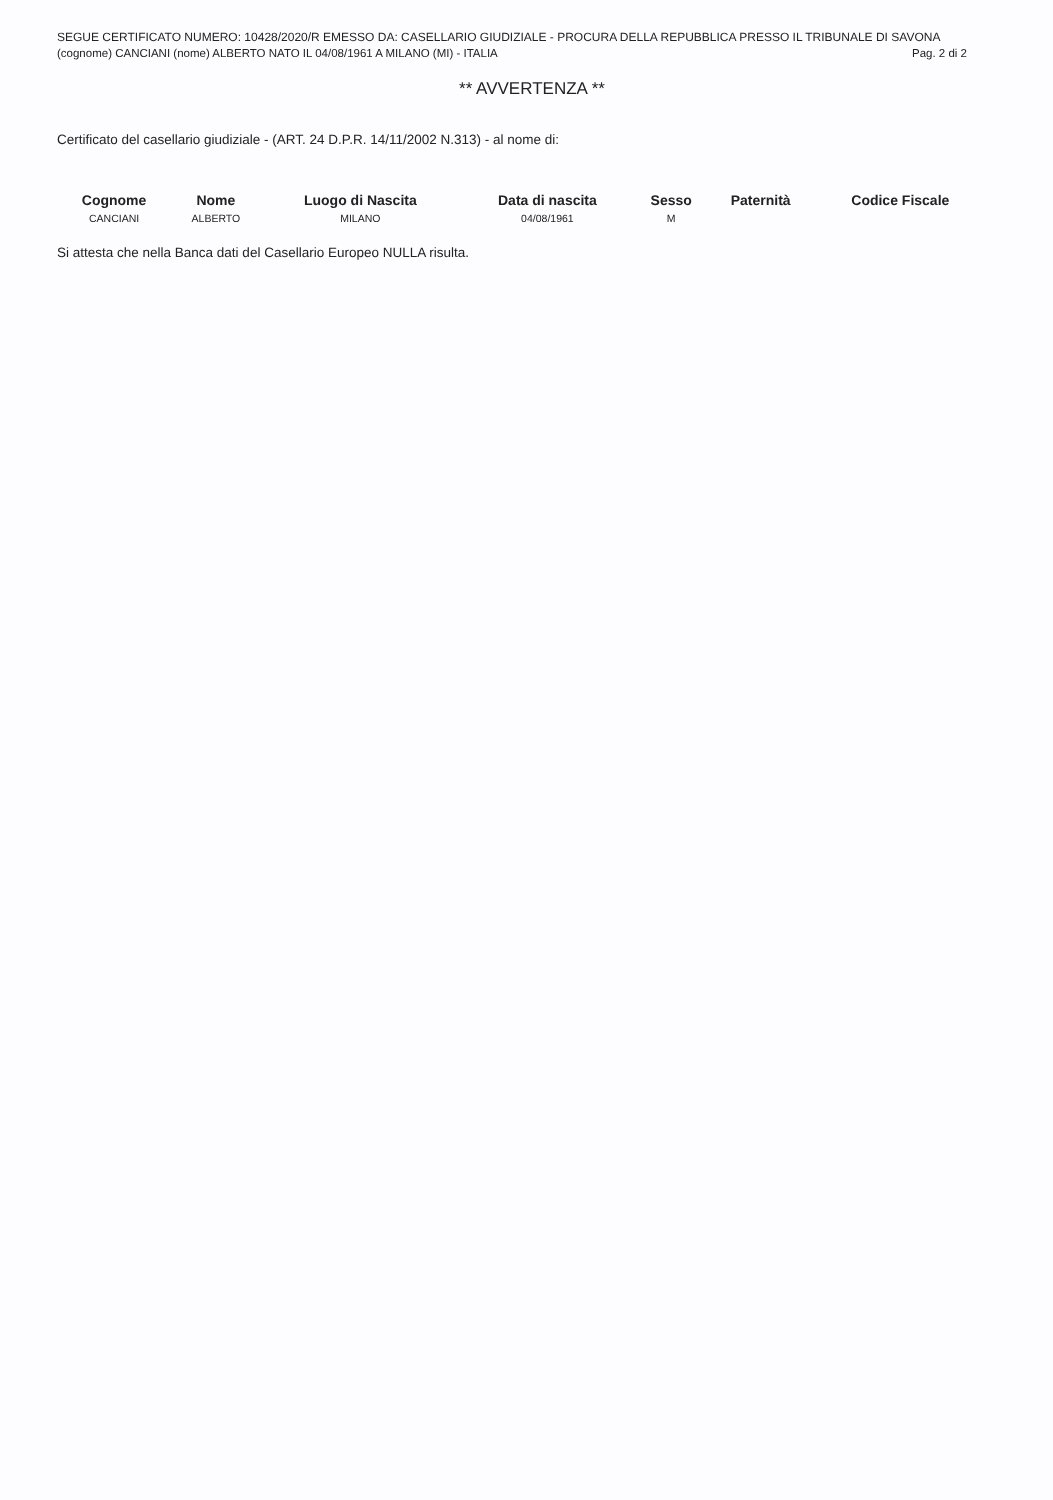SEGUE CERTIFICATO NUMERO: 10428/2020/R EMESSO DA: CASELLARIO GIUDIZIALE - PROCURA DELLA REPUBBLICA PRESSO IL TRIBUNALE DI SAVONA
(cognome) CANCIANI (nome) ALBERTO NATO IL 04/08/1961 A MILANO (MI) - ITALIA Pag. 2 di 2
** AVVERTENZA **
Certificato del casellario giudiziale - (ART. 24 D.P.R. 14/11/2002 N.313) - al nome di:
| Cognome | Nome | Luogo di Nascita | Data di nascita | Sesso | Paternità | Codice Fiscale |
| --- | --- | --- | --- | --- | --- | --- |
| CANCIANI | ALBERTO | MILANO | 04/08/1961 | M | | |
Si attesta che nella Banca dati del Casellario Europeo NULLA risulta.